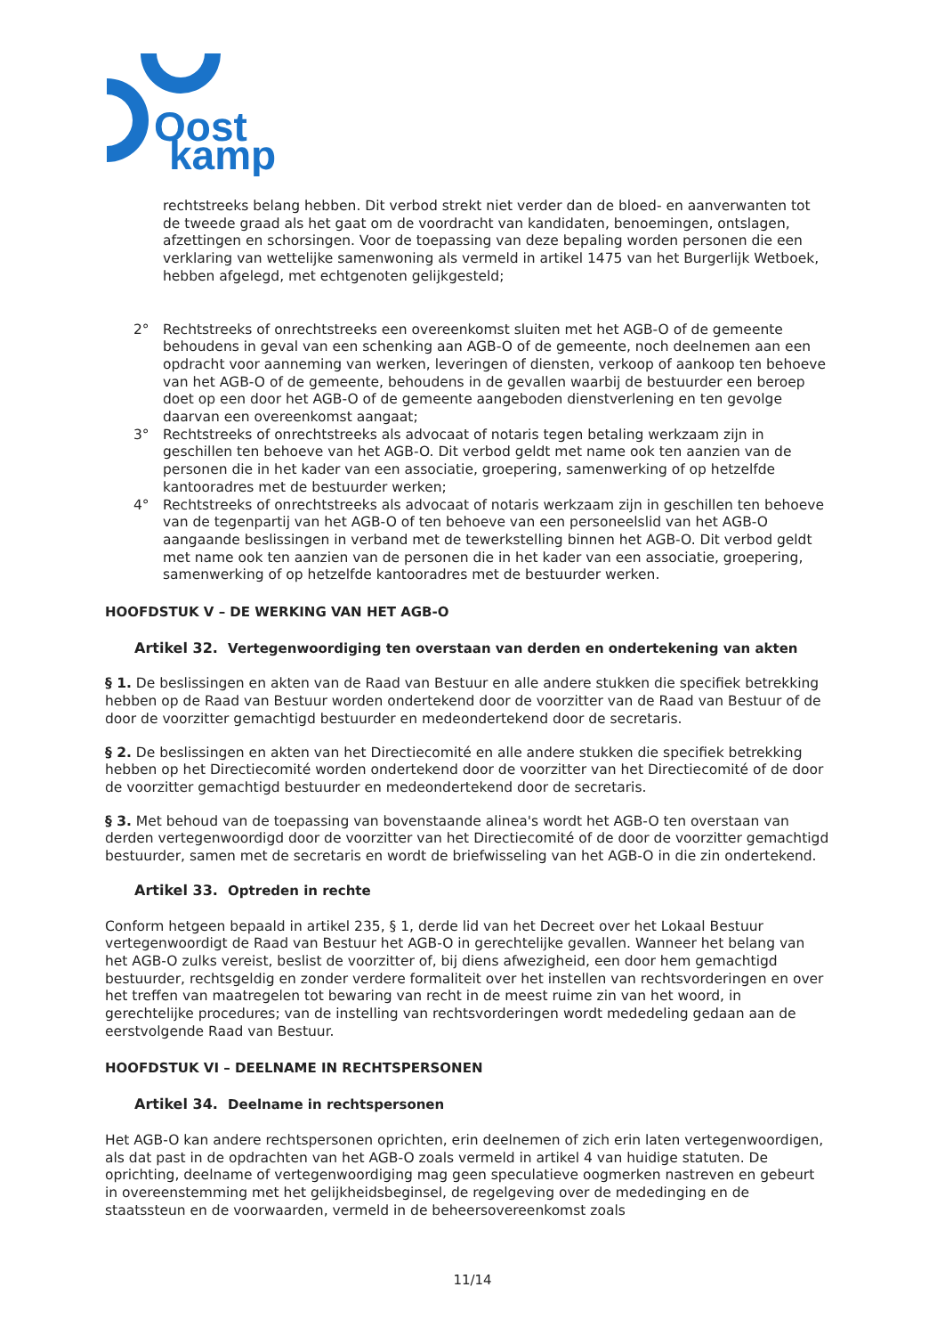Oost
kamp
rechtstreeks belang hebben. Dit verbod strekt niet verder dan de bloed- en aanverwanten tot de tweede graad als het gaat om de voordracht van kandidaten, benoemingen, ontslagen, afzettingen en schorsingen. Voor de toepassing van deze bepaling worden personen die een verklaring van wettelijke samenwoning als vermeld in artikel 1475 van het Burgerlijk Wetboek, hebben afgelegd, met echtgenoten gelijkgesteld;
2° Rechtstreeks of onrechtstreeks een overeenkomst sluiten met het AGB-O of de gemeente behoudens in geval van een schenking aan AGB-O of de gemeente, noch deelnemen aan een opdracht voor aanneming van werken, leveringen of diensten, verkoop of aankoop ten behoeve van het AGB-O of de gemeente, behoudens in de gevallen waarbij de bestuurder een beroep doet op een door het AGB-O of de gemeente aangeboden dienstverlening en ten gevolge daarvan een overeenkomst aangaat;
3° Rechtstreeks of onrechtstreeks als advocaat of notaris tegen betaling werkzaam zijn in geschillen ten behoeve van het AGB-O. Dit verbod geldt met name ook ten aanzien van de personen die in het kader van een associatie, groepering, samenwerking of op hetzelfde kantooradres met de bestuurder werken;
4° Rechtstreeks of onrechtstreeks als advocaat of notaris werkzaam zijn in geschillen ten behoeve van de tegenpartij van het AGB-O of ten behoeve van een personeelslid van het AGB-O aangaande beslissingen in verband met de tewerkstelling binnen het AGB-O. Dit verbod geldt met name ook ten aanzien van de personen die in het kader van een associatie, groepering, samenwerking of op hetzelfde kantooradres met de bestuurder werken.
HOOFDSTUK V – DE WERKING VAN HET AGB-O
Artikel 32. Vertegenwoordiging ten overstaan van derden en ondertekening van akten
§ 1. De beslissingen en akten van de Raad van Bestuur en alle andere stukken die specifiek betrekking hebben op de Raad van Bestuur worden ondertekend door de voorzitter van de Raad van Bestuur of de door de voorzitter gemachtigd bestuurder en medeondertekend door de secretaris.
§ 2. De beslissingen en akten van het Directiecomité en alle andere stukken die specifiek betrekking hebben op het Directiecomité worden ondertekend door de voorzitter van het Directiecomité of de door de voorzitter gemachtigd bestuurder en medeondertekend door de secretaris.
§ 3. Met behoud van de toepassing van bovenstaande alinea's wordt het AGB-O ten overstaan van derden vertegenwoordigd door de voorzitter van het Directiecomité of de door de voorzitter gemachtigd bestuurder, samen met de secretaris en wordt de briefwisseling van het AGB-O in die zin ondertekend.
Artikel 33. Optreden in rechte
Conform hetgeen bepaald in artikel 235, § 1, derde lid van het Decreet over het Lokaal Bestuur vertegenwoordigt de Raad van Bestuur het AGB-O in gerechtelijke gevallen. Wanneer het belang van het AGB-O zulks vereist, beslist de voorzitter of, bij diens afwezigheid, een door hem gemachtigd bestuurder, rechtsgeldig en zonder verdere formaliteit over het instellen van rechtsvorderingen en over het treffen van maatregelen tot bewaring van recht in de meest ruime zin van het woord, in gerechtelijke procedures; van de instelling van rechtsvorderingen wordt mededeling gedaan aan de eerstvolgende Raad van Bestuur.
HOOFDSTUK VI – DEELNAME IN RECHTSPERSONEN
Artikel 34. Deelname in rechtspersonen
Het AGB-O kan andere rechtspersonen oprichten, erin deelnemen of zich erin laten vertegenwoordigen, als dat past in de opdrachten van het AGB-O zoals vermeld in artikel 4 van huidige statuten. De oprichting, deelname of vertegenwoordiging mag geen speculatieve oogmerken nastreven en gebeurt in overeenstemming met het gelijkheidsbeginsel, de regelgeving over de mededinging en de staatssteun en de voorwaarden, vermeld in de beheersovereenkomst zoals
11/14